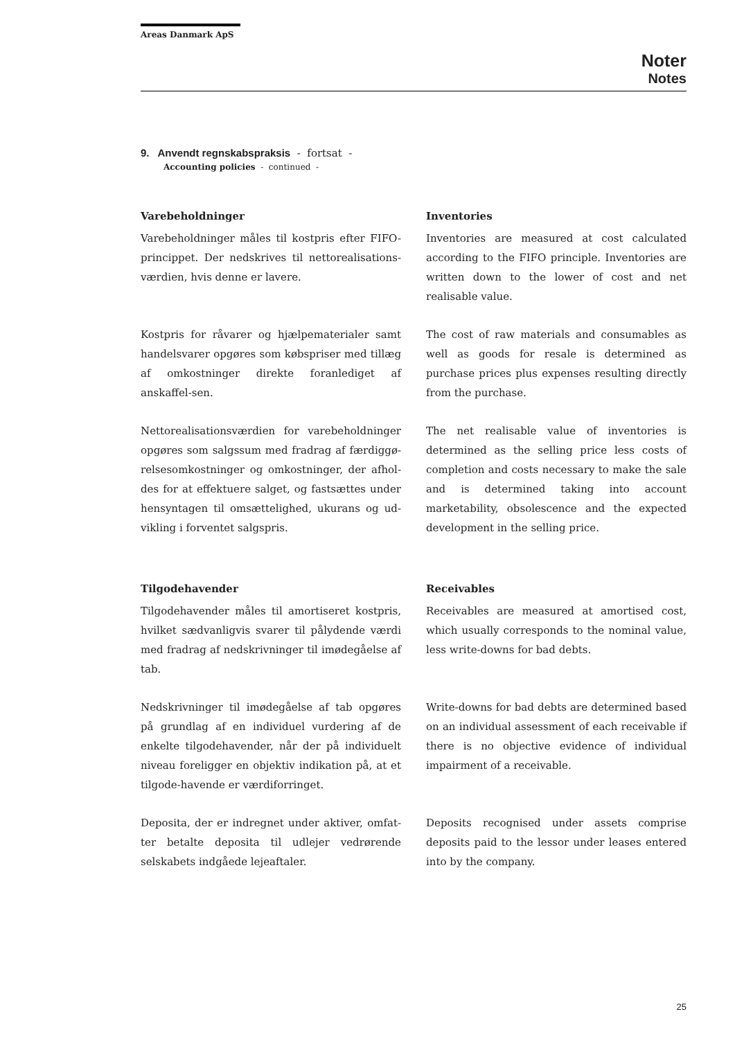Areas Danmark ApS
Noter
Notes
9. Anvendt regnskabspraksis - fortsat -
Accounting policies - continued -
Varebeholdninger
Varebeholdninger måles til kostpris efter FIFO-princippet. Der nedskrives til nettorealisations-værdien, hvis denne er lavere.
Inventories
Inventories are measured at cost calculated according to the FIFO principle. Inventories are written down to the lower of cost and net realisable value.
Kostpris for råvarer og hjælpematerialer samt handelsvarer opgøres som købspriser med tillæg af omkostninger direkte foranlediget af anskaffel-sen.
The cost of raw materials and consumables as well as goods for resale is determined as purchase prices plus expenses resulting directly from the purchase.
Nettorealisationsværdien for varebeholdninger opgøres som salgssum med fradrag af færdiggø-relsesomkostninger og omkostninger, der afhol-des for at effektuere salget, og fastsættes under hensyntagen til omsættelighed, ukurans og ud-vikling i forventet salgspris.
The net realisable value of inventories is determined as the selling price less costs of completion and costs necessary to make the sale and is determined taking into account marketability, obsolescence and the expected development in the selling price.
Tilgodehavender
Tilgodehavender måles til amortiseret kostpris, hvilket sædvanligvis svarer til pålydende værdi med fradrag af nedskrivninger til imødegåelse af tab.
Receivables
Receivables are measured at amortised cost, which usually corresponds to the nominal value, less write-downs for bad debts.
Nedskrivninger til imødegåelse af tab opgøres på grundlag af en individuel vurdering af de enkelte tilgodehavender, når der på individuelt niveau foreligger en objektiv indikation på, at et tilgode-havende er værdiforringet.
Write-downs for bad debts are determined based on an individual assessment of each receivable if there is no objective evidence of individual impairment of a receivable.
Deposita, der er indregnet under aktiver, omfat-ter betalte deposita til udlejer vedrørende selskabets indgåede lejeaftaler.
Deposits recognised under assets comprise deposits paid to the lessor under leases entered into by the company.
25